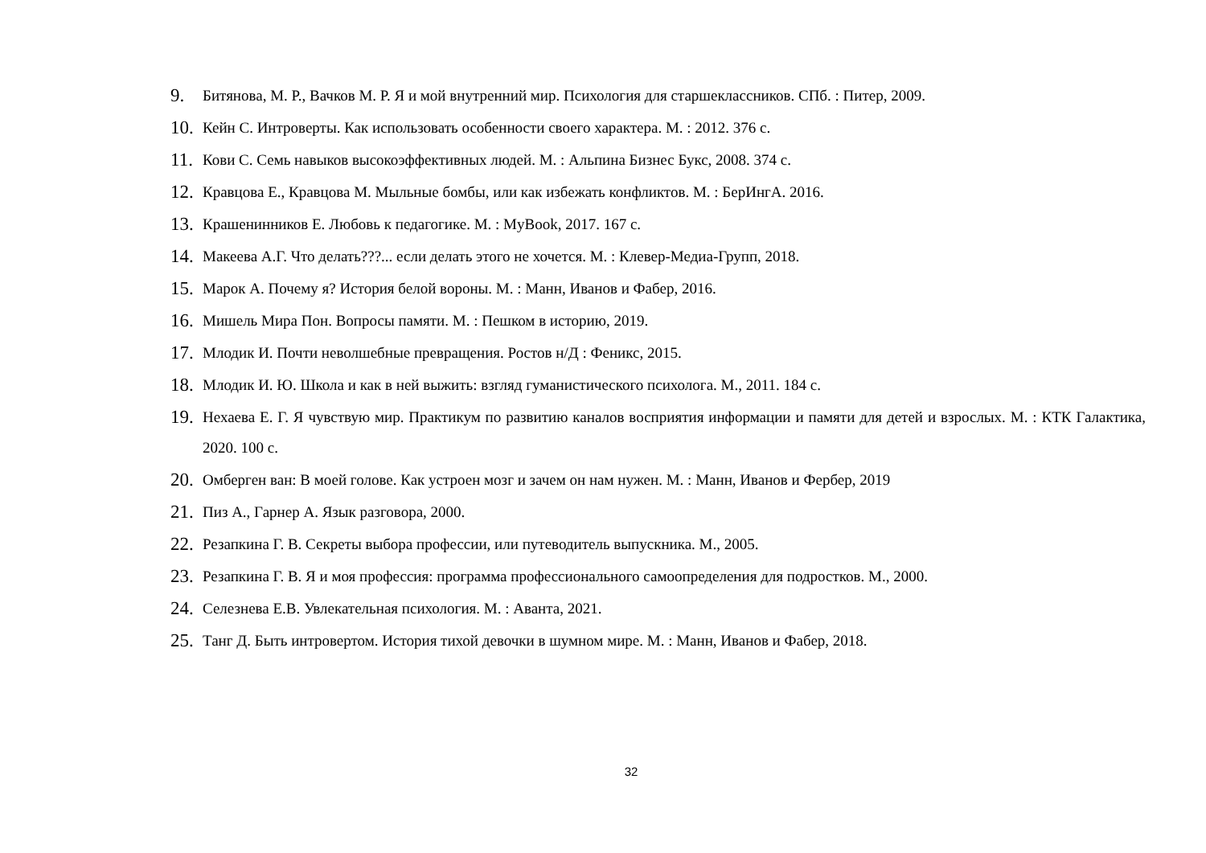9. Битянова, М. Р., Вачков М. Р. Я и мой внутренний мир. Психология для старшеклассников. СПб. : Питер, 2009.
10. Кейн С. Интроверты. Как использовать особенности своего характера. М. : 2012. 376 с.
11. Кови С. Семь навыков высокоэффективных людей. М. : Альпина Бизнес Букс, 2008. 374 с.
12. Кравцова Е., Кравцова М. Мыльные бомбы, или как избежать конфликтов. М. : БерИнгА. 2016.
13. Крашенинников Е. Любовь к педагогике. М. : MyBook, 2017. 167 с.
14. Макеева А.Г. Что делать???... если делать этого не хочется. М. : Клевер-Медиа-Групп, 2018.
15. Марок А. Почему я? История белой вороны. М. : Манн, Иванов и Фабер, 2016.
16. Мишель Мира Пон. Вопросы памяти. М. : Пешком в историю, 2019.
17. Млодик И. Почти неволшебные превращения. Ростов н/Д : Феникс, 2015.
18. Млодик И. Ю. Школа и как в ней выжить: взгляд гуманистического психолога. М., 2011. 184 с.
19. Нехаева Е. Г. Я чувствую мир. Практикум по развитию каналов восприятия информации и памяти для детей и взрослых. М. : КТК Галактика, 2020. 100 с.
20. Омберген ван: В моей голове. Как устроен мозг и зачем он нам нужен. М. : Манн, Иванов и Фербер, 2019
21. Пиз А., Гарнер А. Язык разговора, 2000.
22. Резапкина Г. В. Секреты выбора профессии, или путеводитель выпускника. М., 2005.
23. Резапкина Г. В. Я и моя профессия: программа профессионального самоопределения для подростков. М., 2000.
24. Селезнева Е.В. Увлекательная психология. М. : Аванта, 2021.
25. Танг Д. Быть интровертом. История тихой девочки в шумном мире. М. : Манн, Иванов и Фабер, 2018.
32